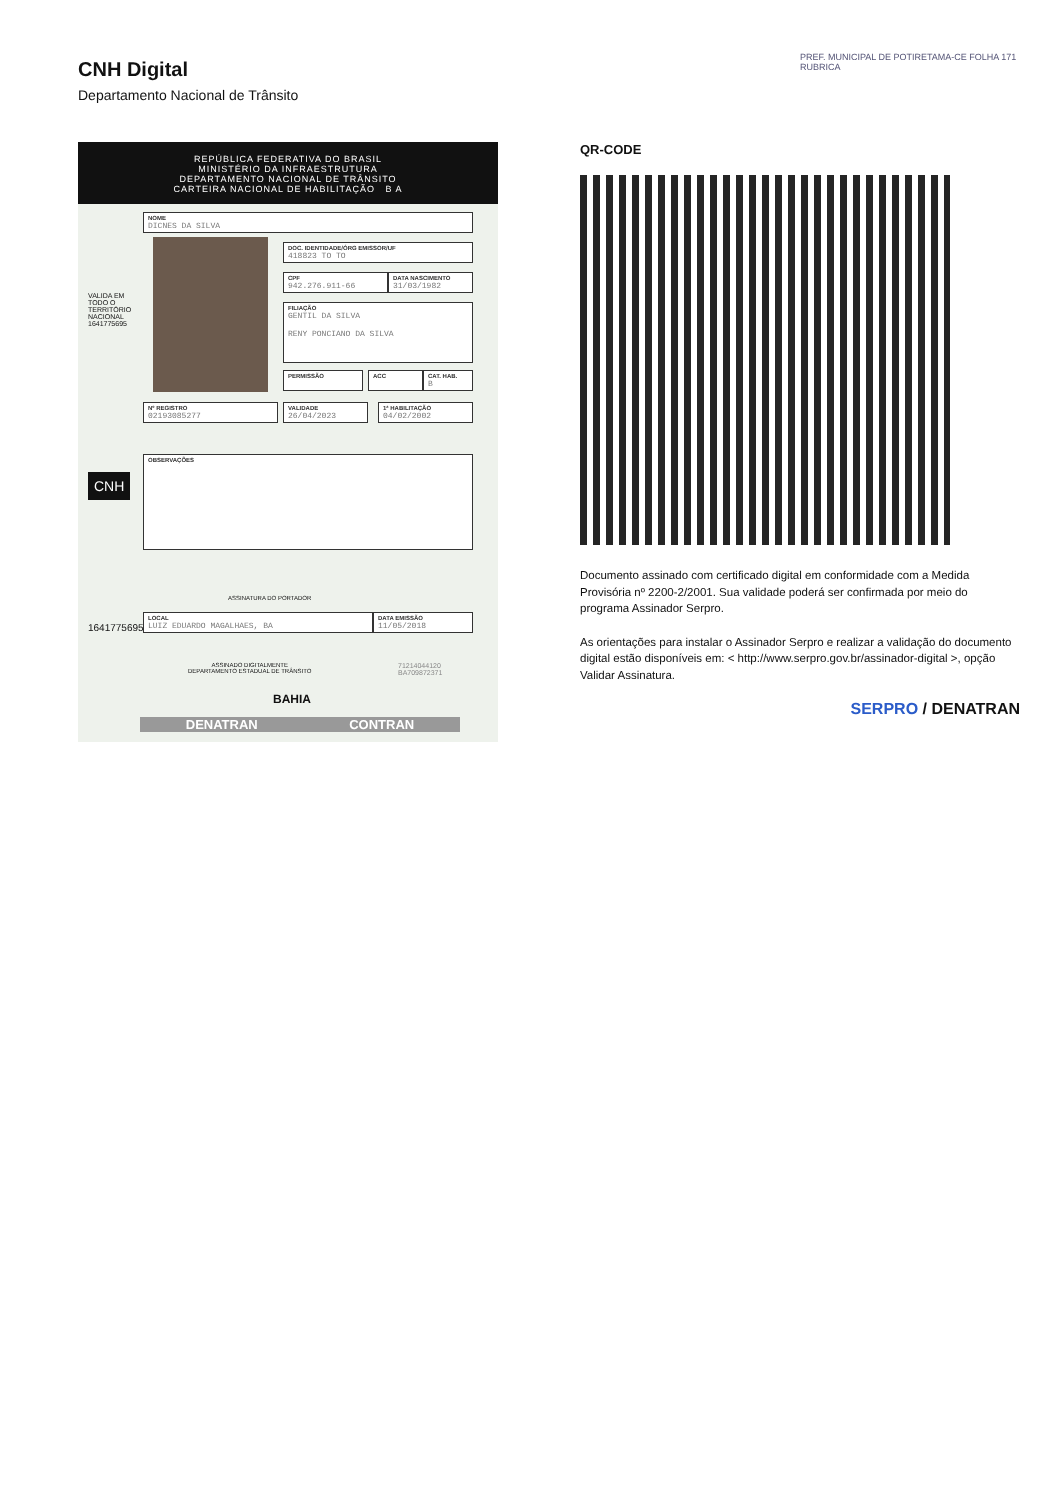CNH Digital
Departamento Nacional de Trânsito
REPÚBLICA FEDERATIVA DO BRASIL
MINISTÉRIO DA INFRAESTRUTURA
DEPARTAMENTO NACIONAL DE TRÂNSITO
CARTEIRA NACIONAL DE HABILITAÇÃO B A
NOME
DICNES DA SILVA
DOC. IDENTIDADE/ÓRG EMISSOR/UF
418823 TO TO
CPF
942.276.911-66
DATA NASCIMENTO
31/03/1982
FILIAÇÃO
GENTIL DA SILVA
RENY PONCIANO DA SILVA
PERMISSÃO ACC
CAT. HAB.
B
Nº REGISTRO
02193085277
VALIDADE
26/04/2023
1ª HABILITAÇÃO
04/02/2002
OBSERVAÇÕES
VALIDA EM TODO O TERRITÓRIO NACIONAL 1641775695
CNH
ASSINATURA DO PORTADOR
LOCAL
LUIZ EDUARDO MAGALHAES, BA
DATA EMISSÃO
11/05/2018
1641775695
ASSINADO DIGITALMENTE
DEPARTAMENTO ESTADUAL DE TRÂNSITO
71214044120
BA709872371
BAHIA
DENATRAN CONTRAN
QR-CODE
PREF. MUNICIPAL DE POTIRETAMA-CE FOLHA 171 RUBRICA
Documento assinado com certificado digital em conformidade com a Medida Provisória nº 2200-2/2001. Sua validade poderá ser confirmada por meio do programa Assinador Serpro.
As orientações para instalar o Assinador Serpro e realizar a validação do documento digital estão disponíveis em: < http://www.serpro.gov.br/assinador-digital >, opção Validar Assinatura.
SERPRO / DENATRAN